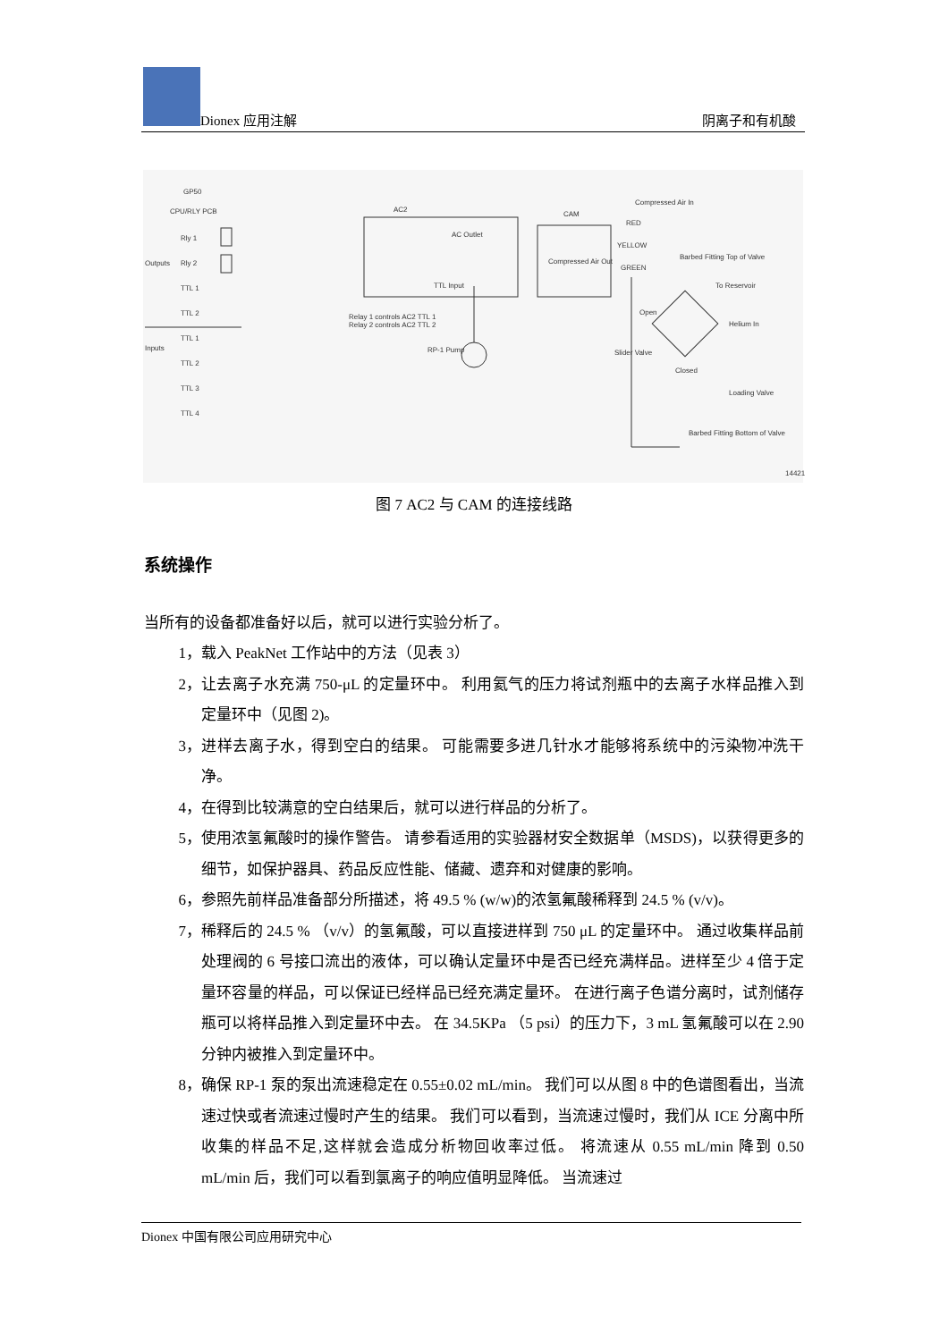Dionex 应用注解 阴离子和有机酸
GP50
CPU/RLY PCB AC2
CAM
Compressed Air In
RED
AC Outlet
Outputs
Rly 1
Rly 2
TTL 1
TTL 2
Inputs
TTL 1
TTL 2
TTL 3
TTL 4
Compressed Air Out
YELLOW
GREEN
Barbed Fitting Top of Valve
To Reservoir
TTL Input
Relay 1 controls AC2 TTL 1
Relay 2 controls AC2 TTL 2
RP-1 Pump
Open
Helium In
Slider Valve
Closed
Loading Valve
Barbed Fitting Bottom of Valve
14421
图 7 AC2 与 CAM 的连接线路
系统操作
当所有的设备都准备好以后，就可以进行实验分析了。
1， 载入 PeakNet 工作站中的方法（见表 3）
2， 让去离子水充满 750-μL 的定量环中。 利用氦气的压力将试剂瓶中的去离子水样品推入到定量环中（见图 2)。
3， 进样去离子水，得到空白的结果。 可能需要多进几针水才能够将系统中的污染物冲洗干净。
4， 在得到比较满意的空白结果后，就可以进行样品的分析了。
5， 使用浓氢氟酸时的操作警告。 请参看适用的实验器材安全数据单（MSDS)，以获得更多的细节，如保护器具、药品反应性能、储藏、遗弃和对健康的影响。
6， 参照先前样品准备部分所描述，将 49.5 % (w/w)的浓氢氟酸稀释到 24.5 % (v/v)。
7， 稀释后的 24.5 % （v/v）的氢氟酸，可以直接进样到 750 μL 的定量环中。 通过收集样品前处理阀的 6 号接口流出的液体，可以确认定量环中是否已经充满样品。进样至少 4 倍于定量环容量的样品，可以保证已经样品已经充满定量环。 在进行离子色谱分离时，试剂储存瓶可以将样品推入到定量环中去。 在 34.5KPa （5 psi）的压力下，3 mL 氢氟酸可以在 2.90 分钟内被推入到定量环中。
8， 确保 RP-1 泵的泵出流速稳定在 0.55±0.02 mL/min。 我们可以从图 8 中的色谱图看出，当流速过快或者流速过慢时产生的结果。 我们可以看到，当流速过慢时，我们从 ICE 分离中所收集的样品不足,这样就会造成分析物回收率过低。 将流速从 0.55 mL/min 降到 0.50 mL/min 后，我们可以看到氯离子的响应值明显降低。 当流速过
Dionex 中国有限公司应用研究中心